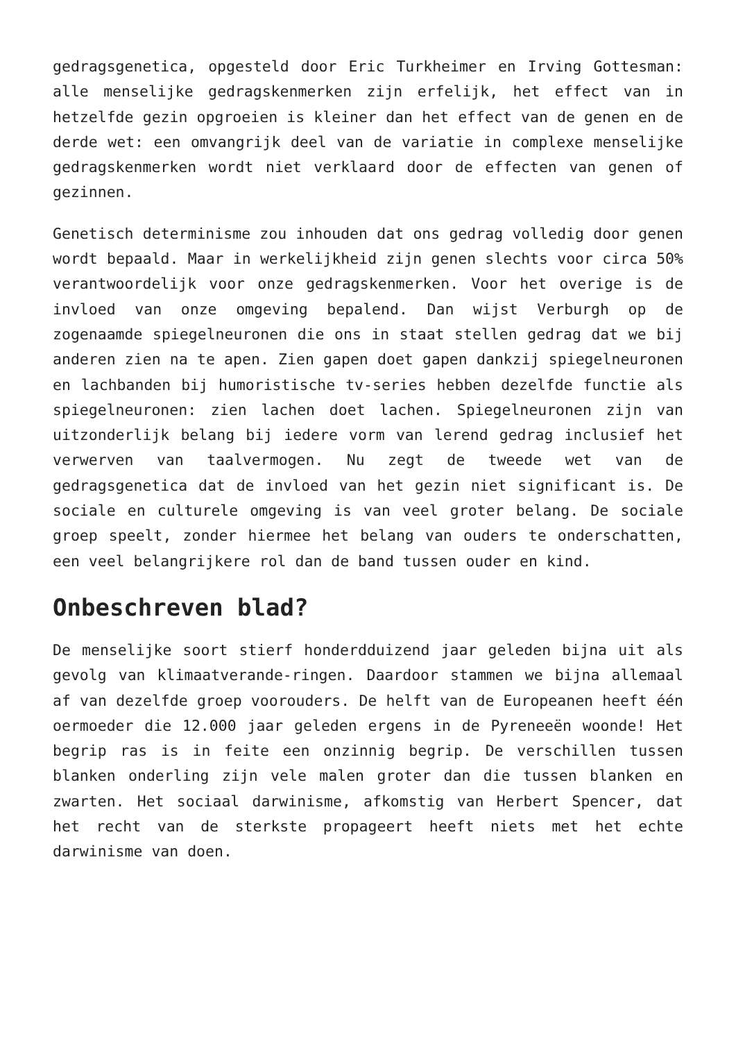gedragsgenetica, opgesteld door Eric Turkheimer en Irving Gottesman: alle menselijke gedragskenmerken zijn erfelijk, het effect van in hetzelfde gezin opgroeien is kleiner dan het effect van de genen en de derde wet: een omvangrijk deel van de variatie in complexe menselijke gedragskenmerken wordt niet verklaard door de effecten van genen of gezinnen.
Genetisch determinisme zou inhouden dat ons gedrag volledig door genen wordt bepaald. Maar in werkelijkheid zijn genen slechts voor circa 50% verantwoordelijk voor onze gedragskenmerken. Voor het overige is de invloed van onze omgeving bepalend. Dan wijst Verburgh op de zogenaamde spiegelneuronen die ons in staat stellen gedrag dat we bij anderen zien na te apen. Zien gapen doet gapen dankzij spiegelneuronen en lachbanden bij humoristische tv-series hebben dezelfde functie als spiegelneuronen: zien lachen doet lachen. Spiegelneuronen zijn van uitzonderlijk belang bij iedere vorm van lerend gedrag inclusief het verwerven van taalvermogen. Nu zegt de tweede wet van de gedragsgenetica dat de invloed van het gezin niet significant is. De sociale en culturele omgeving is van veel groter belang. De sociale groep speelt, zonder hiermee het belang van ouders te onderschatten, een veel belangrijkere rol dan de band tussen ouder en kind.
Onbeschreven blad?
De menselijke soort stierf honderdduizend jaar geleden bijna uit als gevolg van klimaatverande-ringen. Daardoor stammen we bijna allemaal af van dezelfde groep voorouders. De helft van de Europeanen heeft één oermoeder die 12.000 jaar geleden ergens in de Pyreneeën woonde! Het begrip ras is in feite een onzinnig begrip. De verschillen tussen blanken onderling zijn vele malen groter dan die tussen blanken en zwarten. Het sociaal darwinisme, afkomstig van Herbert Spencer, dat het recht van de sterkste propageert heeft niets met het echte darwinisme van doen.